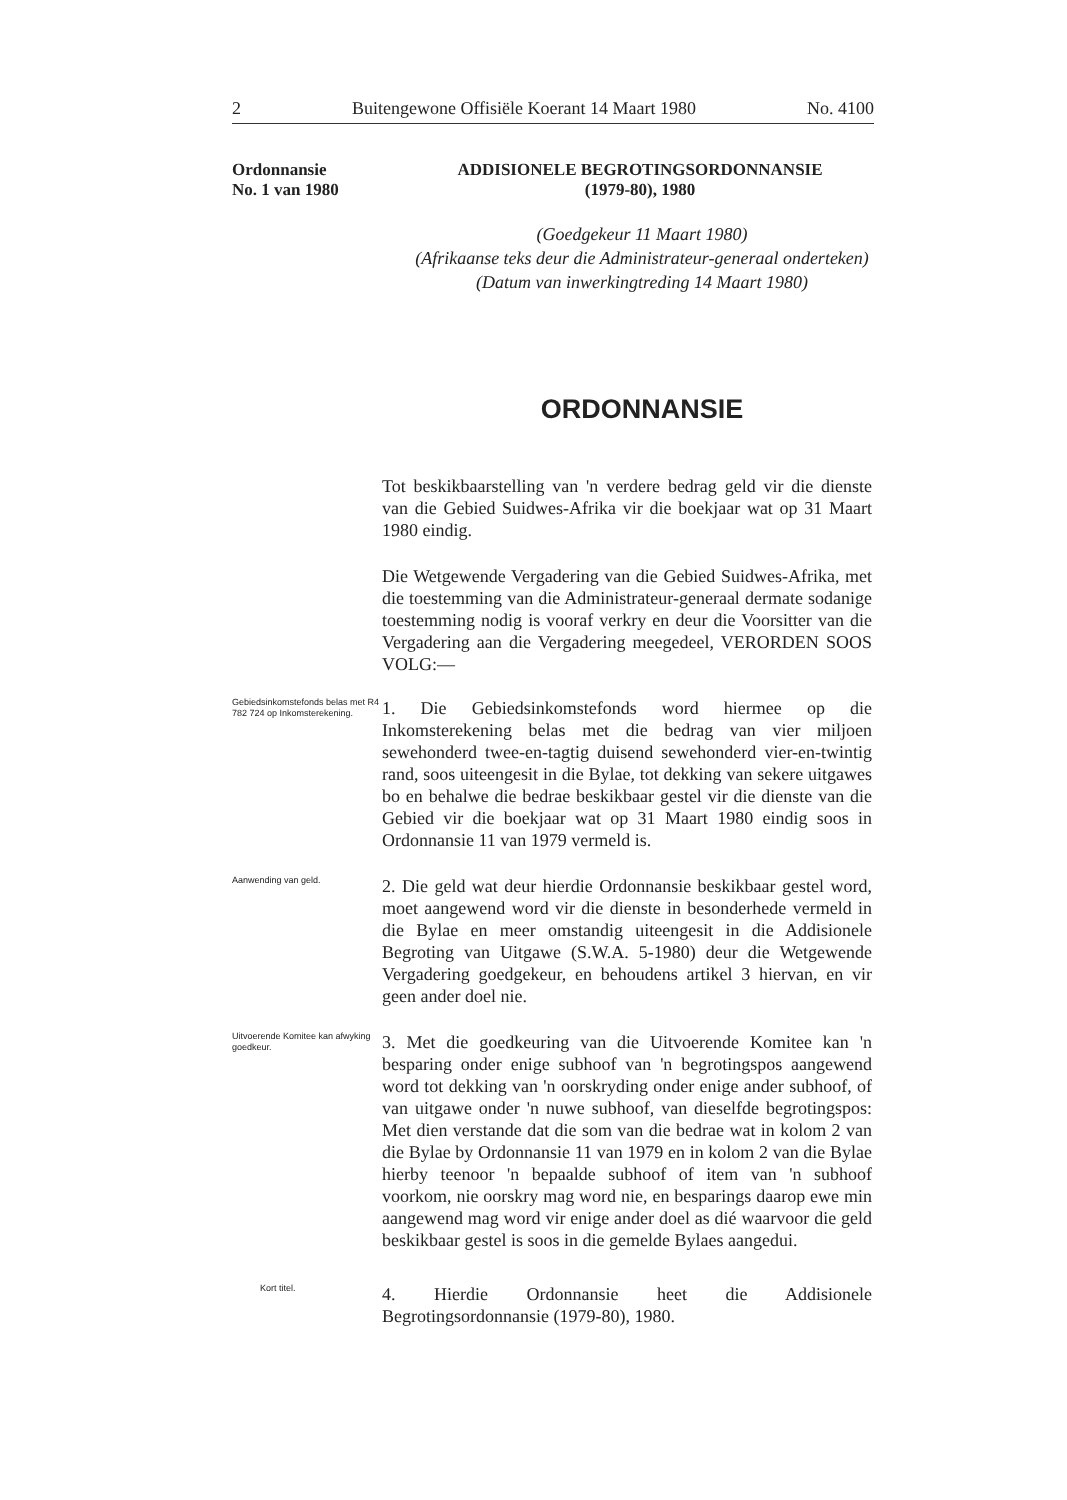2 Buitengewone Offisiële Koerant 14 Maart 1980 No. 4100
Ordonnansie
No. 1 van 1980
ADDISIONELE BEGROTINGSORDONNANSIE
(1979-80), 1980
(Goedgekeur 11 Maart 1980)
(Afrikaanse teks deur die Administrateur-generaal onderteken)
(Datum van inwerkingtreding 14 Maart 1980)
ORDONNANSIE
Tot beskikbaarstelling van 'n verdere bedrag geld vir die dienste van die Gebied Suidwes-Afrika vir die boekjaar wat op 31 Maart 1980 eindig.
Die Wetgewende Vergadering van die Gebied Suidwes-Afrika, met die toestemming van die Administrateur-generaal dermate sodanige toestemming nodig is vooraf verkry en deur die Voorsitter van die Vergadering aan die Vergadering meegedeel, VERORDEN SOOS VOLG:—
Gebiedsinkomstefonds belas met R4 782 724 op Inkomsterekening.
1. Die Gebiedsinkomstefonds word hiermee op die Inkomsterekening belas met die bedrag van vier miljoen sewehonderd twee-en-tagtig duisend sewehonderd vier-en-twintig rand, soos uiteengesit in die Bylae, tot dekking van sekere uitgawes bo en behalwe die bedrae beskikbaar gestel vir die dienste van die Gebied vir die boekjaar wat op 31 Maart 1980 eindig soos in Ordonnansie 11 van 1979 vermeld is.
Aanwending van geld.
2. Die geld wat deur hierdie Ordonnansie beskikbaar gestel word, moet aangewend word vir die dienste in besonderhede vermeld in die Bylae en meer omstandig uiteengesit in die Addisionele Begroting van Uitgawe (S.W.A. 5-1980) deur die Wetgewende Vergadering goedgekeur, en behoudens artikel 3 hiervan, en vir geen ander doel nie.
Uitvoerende Komitee kan afwyking goedkeur.
3. Met die goedkeuring van die Uitvoerende Komitee kan 'n besparing onder enige subhoof van 'n begrotingspos aangewend word tot dekking van 'n oorskryding onder enige ander subhoof, of van uitgawe onder 'n nuwe subhoof, van dieselfde begrotingspos: Met dien verstande dat die som van die bedrae wat in kolom 2 van die Bylae by Ordonnansie 11 van 1979 en in kolom 2 van die Bylae hierby teenoor 'n bepaalde subhoof of item van 'n subhoof voorkom, nie oorskry mag word nie, en besparings daarop ewe min aangewend mag word vir enige ander doel as dié waarvoor die geld beskikbaar gestel is soos in die gemelde Bylaes aangedui.
Kort titel.
4. Hierdie Ordonnansie heet die Addisionele Begrotingsordonnansie (1979-80), 1980.